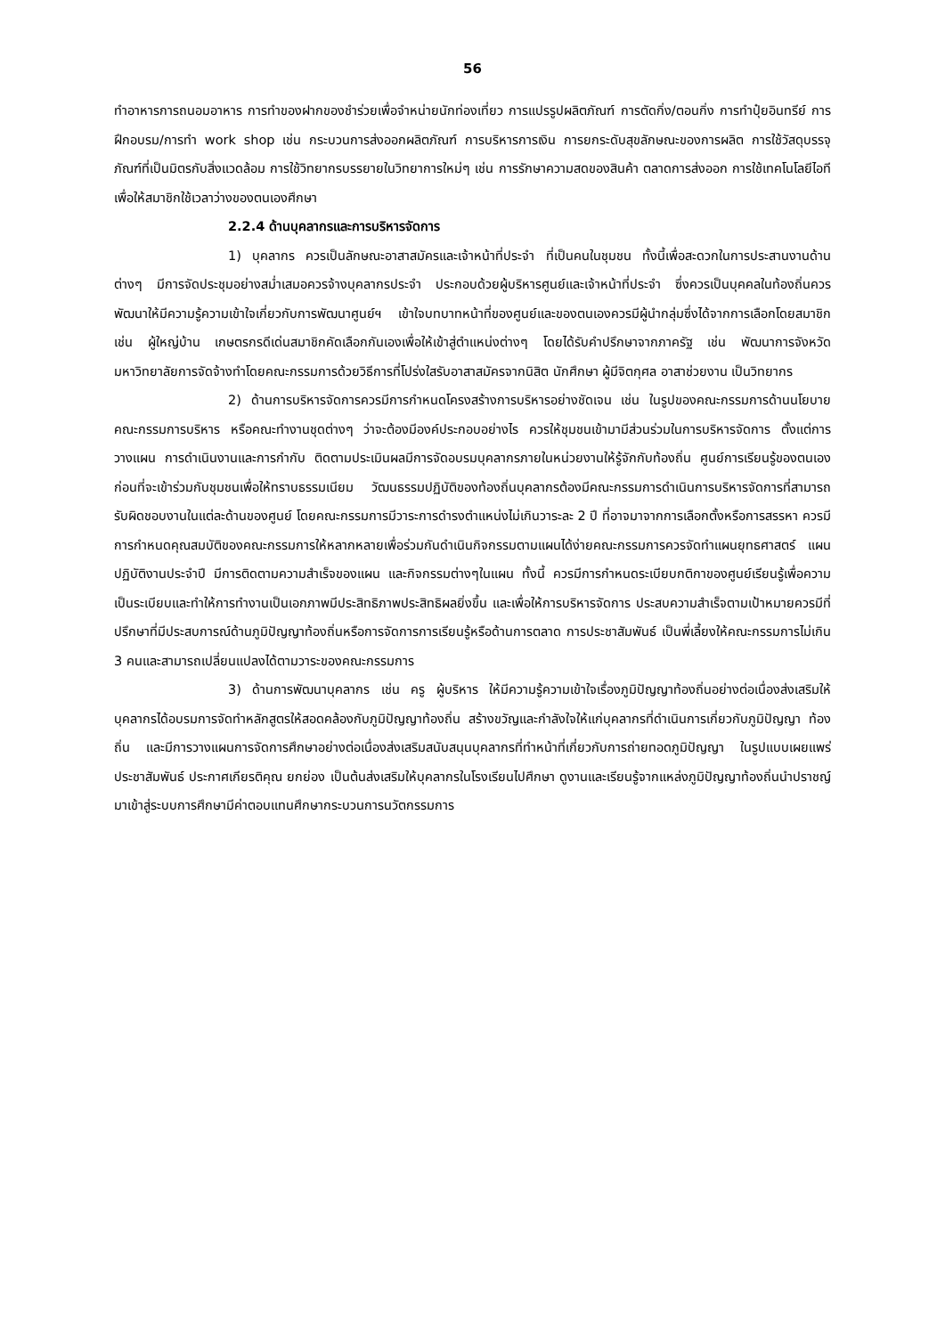56
ทำอาหารการถนอมอาหาร การทำของฝากของชำร่วยเพื่อจำหน่ายนักท่องเที่ยว การแปรรูปผลิตภัณฑ์ การตัดกิ่ง/ตอนกิ่ง การทำปุ๋ยอินทรีย์ การฝึกอบรม/การทำ work shop เช่น กระบวนการส่งออกผลิตภัณฑ์ การบริหารการเงิน การยกระดับสุขลักษณะของการผลิต การใช้วัสดุบรรจุภัณฑ์ที่เป็นมิตรกับสิ่งแวดล้อม การใช้วิทยากรบรรยายในวิทยาการใหม่ๆ เช่น การรักษาความสดของสินค้า ตลาดการส่งออก การใช้เทคโนโลยีไอทีเพื่อให้สมาชิกใช้เวลาว่างของตนเองศึกษา
2.2.4 ด้านบุคลากรและการบริหารจัดการ
1) บุคลากร ควรเป็นลักษณะอาสาสมัครและเจ้าหน้าที่ประจำ ที่เป็นคนในชุมชน ทั้งนี้เพื่อสะดวกในการประสานงานด้านต่างๆ มีการจัดประชุมอย่างสม่ำเสมอควรจ้างบุคลากรประจำ ประกอบด้วยผู้บริหารศูนย์และเจ้าหน้าที่ประจำ ซึ่งควรเป็นบุคคลในท้องถิ่นควรพัฒนาให้มีความรู้ความเข้าใจเกี่ยวกับการพัฒนาศูนย์ฯ เข้าใจบทบาทหน้าที่ของศูนย์และของตนเองควรมีผู้นำกลุ่มซึ่งได้จากการเลือกโดยสมาชิก เช่น ผู้ใหญ่บ้าน เกษตรกรดีเด่นสมาชิกคัดเลือกกันเองเพื่อให้เข้าสู่ตำแหน่งต่างๆ โดยได้รับคำปรึกษาจากภาครัฐ เช่น พัฒนาการจังหวัด มหาวิทยาลัยการจัดจ้างทำโดยคณะกรรมการด้วยวิธีการที่โปร่งใสรับอาสาสมัครจากนิสิต นักศึกษา ผู้มีจิตกุศล อาสาช่วยงาน เป็นวิทยากร
2) ด้านการบริหารจัดการควรมีการกำหนดโครงสร้างการบริหารอย่างชัดเจน เช่น ในรูปของคณะกรรมการด้านนโยบาย คณะกรรมการบริหาร หรือคณะทำงานชุดต่างๆ ว่าจะต้องมีองค์ประกอบอย่างไร ควรให้ชุมชนเข้ามามีส่วนร่วมในการบริหารจัดการ ตั้งแต่การวางแผน การดำเนินงานและการกำกับ ติดตามประเมินผลมีการจัดอบรมบุคลากรภายในหน่วยงานให้รู้จักกับท้องถิ่น ศูนย์การเรียนรู้ของตนเองก่อนที่จะเข้าร่วมกับชุมชนเพื่อให้ทราบธรรมเนียม วัฒนธรรมปฏิบัติของท้องถิ่นบุคลากรต้องมีคณะกรรมการดำเนินการบริหารจัดการที่สามารถรับผิดชอบงานในแต่ละด้านของศูนย์ โดยคณะกรรมการมีวาระการดำรงตำแหน่งไม่เกินวาระละ 2 ปี ที่อาจมาจากการเลือกตั้งหรือการสรรหา ควรมีการกำหนดคุณสมบัติของคณะกรรมการให้หลากหลายเพื่อร่วมกันดำเนินกิจกรรมตามแผนได้ง่ายคณะกรรมการควรจัดทำแผนยุทธศาสตร์ แผนปฏิบัติงานประจำปี มีการติดตามความสำเร็จของแผน และกิจกรรมต่างๆในแผน ทั้งนี้ ควรมีการกำหนดระเบียบกติกาของศูนย์เรียนรู้เพื่อความเป็นระเบียบและทำให้การทำงานเป็นเอกภาพมีประสิทธิภาพประสิทธิผลยิ่งขึ้น และเพื่อให้การบริหารจัดการ ประสบความสำเร็จตามเป้าหมายควรมีที่ปรึกษาที่มีประสบการณ์ด้านภูมิปัญญาท้องถิ่นหรือการจัดการการเรียนรู้หรือด้านการตลาด การประชาสัมพันธ์ เป็นพี่เลี้ยงให้คณะกรรมการไม่เกิน 3 คนและสามารถเปลี่ยนแปลงได้ตามวาระของคณะกรรมการ
3) ด้านการพัฒนาบุคลากร เช่น ครู ผู้บริหาร ให้มีความรู้ความเข้าใจเรื่องภูมิปัญญาท้องถิ่นอย่างต่อเนื่องส่งเสริมให้บุคลากรได้อบรมการจัดทำหลักสูตรให้สอดคล้องกับภูมิปัญญาท้องถิ่น สร้างขวัญและกำลังใจให้แก่บุคลากรที่ดำเนินการเกี่ยวกับภูมิปัญญา ท้องถิ่น และมีการวางแผนการจัดการศึกษาอย่างต่อเนื่องส่งเสริมสนับสนุนบุคลากรที่ทำหน้าที่เกี่ยวกับการถ่ายทอดภูมิปัญญา ในรูปแบบเผยแพร่ประชาสัมพันธ์ ประกาศเกียรติคุณ ยกย่อง เป็นต้นส่งเสริมให้บุคลากรในโรงเรียนไปศึกษา ดูงานและเรียนรู้จากแหล่งภูมิปัญญาท้องถิ่นนำปราชญ์มาเข้าสู่ระบบการศึกษามีค่าตอบแทนศึกษากระบวนการนวัตกรรมการ